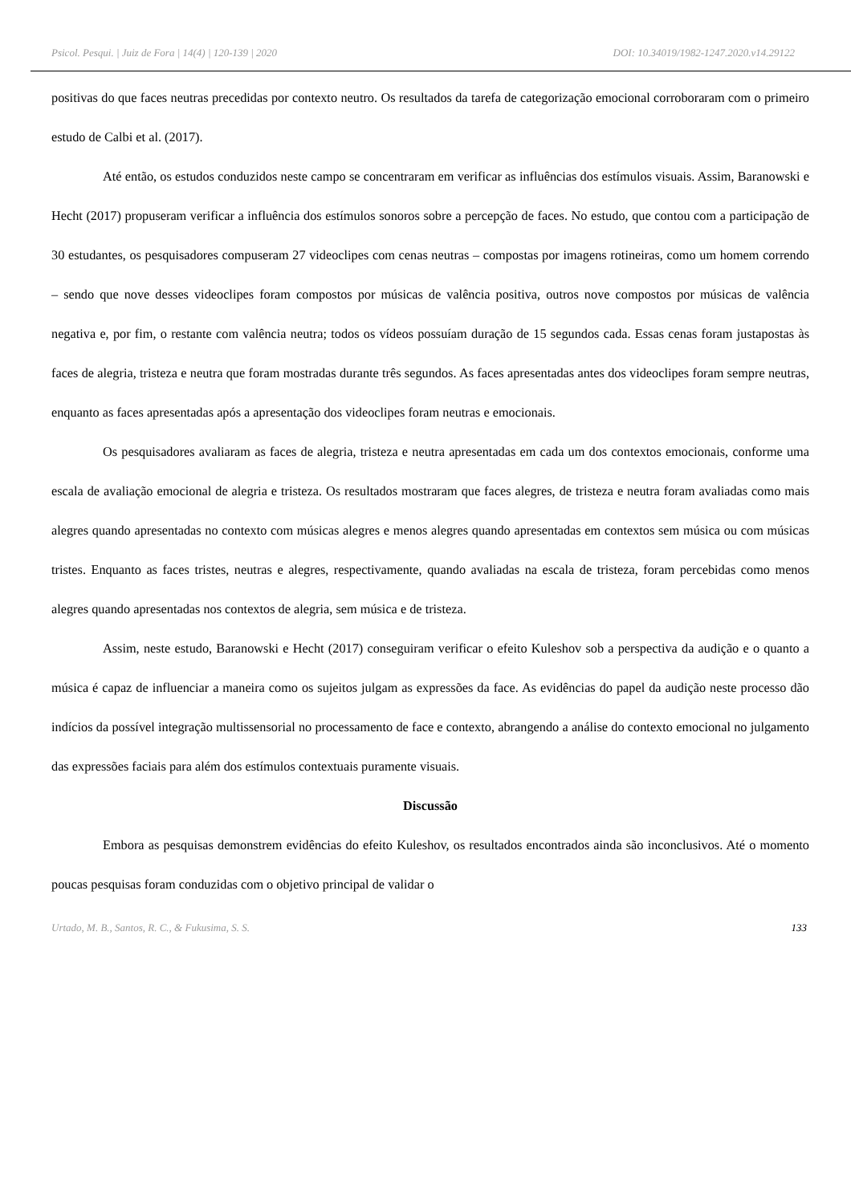Psicol. Pesqui. | Juiz de Fora | 14(4) | 120-139 | 2020 DOI: 10.34019/1982-1247.2020.v14.29122
positivas do que faces neutras precedidas por contexto neutro. Os resultados da tarefa de categorização emocional corroboraram com o primeiro estudo de Calbi et al. (2017).
Até então, os estudos conduzidos neste campo se concentraram em verificar as influências dos estímulos visuais. Assim, Baranowski e Hecht (2017) propuseram verificar a influência dos estímulos sonoros sobre a percepção de faces. No estudo, que contou com a participação de 30 estudantes, os pesquisadores compuseram 27 videoclipes com cenas neutras – compostas por imagens rotineiras, como um homem correndo – sendo que nove desses videoclipes foram compostos por músicas de valência positiva, outros nove compostos por músicas de valência negativa e, por fim, o restante com valência neutra; todos os vídeos possuíam duração de 15 segundos cada. Essas cenas foram justapostas às faces de alegria, tristeza e neutra que foram mostradas durante três segundos. As faces apresentadas antes dos videoclipes foram sempre neutras, enquanto as faces apresentadas após a apresentação dos videoclipes foram neutras e emocionais.
Os pesquisadores avaliaram as faces de alegria, tristeza e neutra apresentadas em cada um dos contextos emocionais, conforme uma escala de avaliação emocional de alegria e tristeza. Os resultados mostraram que faces alegres, de tristeza e neutra foram avaliadas como mais alegres quando apresentadas no contexto com músicas alegres e menos alegres quando apresentadas em contextos sem música ou com músicas tristes. Enquanto as faces tristes, neutras e alegres, respectivamente, quando avaliadas na escala de tristeza, foram percebidas como menos alegres quando apresentadas nos contextos de alegria, sem música e de tristeza.
Assim, neste estudo, Baranowski e Hecht (2017) conseguiram verificar o efeito Kuleshov sob a perspectiva da audição e o quanto a música é capaz de influenciar a maneira como os sujeitos julgam as expressões da face. As evidências do papel da audição neste processo dão indícios da possível integração multissensorial no processamento de face e contexto, abrangendo a análise do contexto emocional no julgamento das expressões faciais para além dos estímulos contextuais puramente visuais.
Discussão
Embora as pesquisas demonstrem evidências do efeito Kuleshov, os resultados encontrados ainda são inconclusivos. Até o momento poucas pesquisas foram conduzidas com o objetivo principal de validar o
Urtado, M. B., Santos, R. C., & Fukusima, S. S. 133